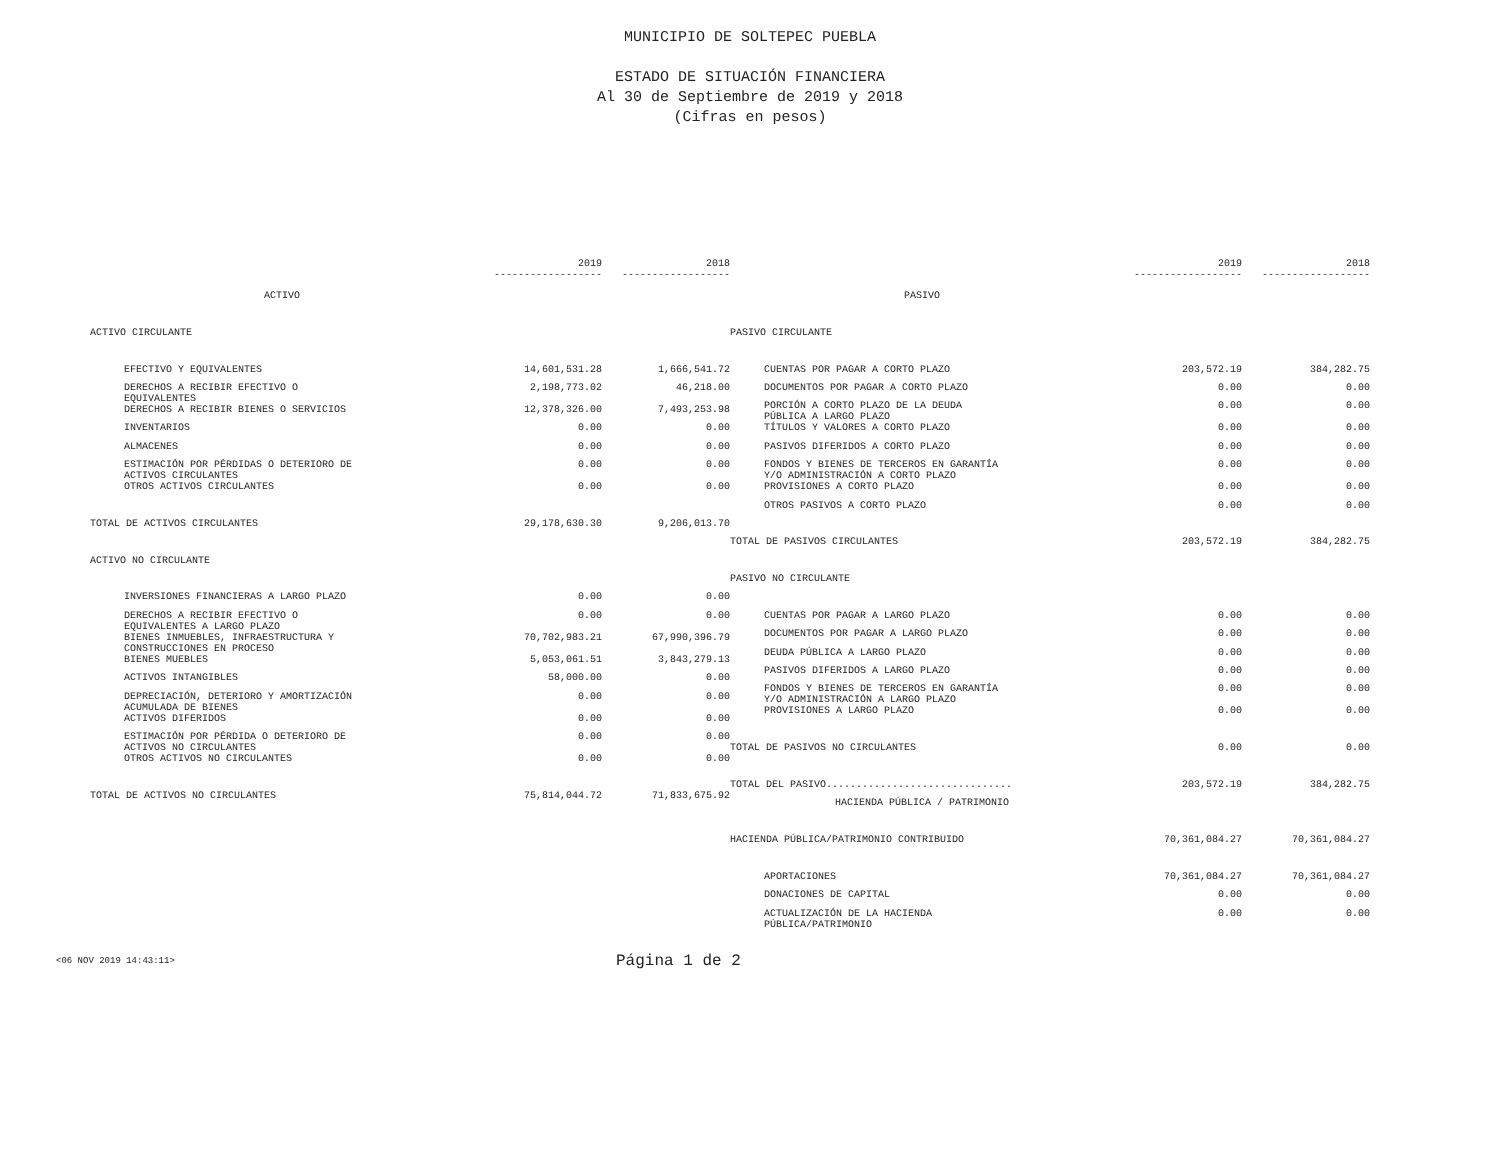MUNICIPIO DE SOLTEPEC PUEBLA
ESTADO DE SITUACIÓN FINANCIERA
Al 30 de Septiembre de 2019 y 2018
(Cifras en pesos)
| | 2019 ------------------ | 2018 ------------------ |
| --- | --- | --- |
| ACTIVO | | |
| ACTIVO CIRCULANTE | | |
| EFECTIVO Y EQUIVALENTES | 14,601,531.28 | 1,666,541.72 |
| DERECHOS A RECIBIR EFECTIVO O EQUIVALENTES | 2,198,773.02 | 46,218.00 |
| DERECHOS A RECIBIR BIENES O SERVICIOS | 12,378,326.00 | 7,493,253.98 |
| INVENTARIOS | 0.00 | 0.00 |
| ALMACENES | 0.00 | 0.00 |
| ESTIMACIÓN POR PÉRDIDAS O DETERIORO DE ACTIVOS CIRCULANTES | 0.00 | 0.00 |
| OTROS ACTIVOS CIRCULANTES | 0.00 | 0.00 |
| TOTAL DE ACTIVOS CIRCULANTES | 29,178,630.30 | 9,206,013.70 |
| ACTIVO NO CIRCULANTE | | |
| INVERSIONES FINANCIERAS A LARGO PLAZO | 0.00 | 0.00 |
| DERECHOS A RECIBIR EFECTIVO O EQUIVALENTES A LARGO PLAZO | 0.00 | 0.00 |
| BIENES INMUEBLES, INFRAESTRUCTURA Y CONSTRUCCIONES EN PROCESO | 70,702,983.21 | 67,990,396.79 |
| BIENES MUEBLES | 5,053,061.51 | 3,843,279.13 |
| ACTIVOS INTANGIBLES | 58,000.00 | 0.00 |
| DEPRECIACIÓN, DETERIORO Y AMORTIZACIÓN ACUMULADA DE BIENES | 0.00 | 0.00 |
| ACTIVOS DIFERIDOS | 0.00 | 0.00 |
| ESTIMACIÓN POR PÉRDIDA O DETERIORO DE ACTIVOS NO CIRCULANTES | 0.00 | 0.00 |
| OTROS ACTIVOS NO CIRCULANTES | 0.00 | 0.00 |
| TOTAL DE ACTIVOS NO CIRCULANTES | 75,814,044.72 | 71,833,675.92 |
| | 2019 ------------------ | 2018 ------------------ |
| --- | --- | --- |
| PASIVO | | |
| PASIVO CIRCULANTE | | |
| CUENTAS POR PAGAR A CORTO PLAZO | 203,572.19 | 384,282.75 |
| DOCUMENTOS POR PAGAR A CORTO PLAZO | 0.00 | 0.00 |
| PORCIÓN A CORTO PLAZO DE LA DEUDA PÚBLICA A LARGO PLAZO | 0.00 | 0.00 |
| TÍTULOS Y VALORES A CORTO PLAZO | 0.00 | 0.00 |
| PASIVOS DIFERIDOS A CORTO PLAZO | 0.00 | 0.00 |
| FONDOS Y BIENES DE TERCEROS EN GARANTÍA Y/O ADMINISTRACIÓN A CORTO PLAZO | 0.00 | 0.00 |
| PROVISIONES A CORTO PLAZO | 0.00 | 0.00 |
| OTROS PASIVOS A CORTO PLAZO | 0.00 | 0.00 |
| TOTAL DE PASIVOS CIRCULANTES | 203,572.19 | 384,282.75 |
| PASIVO NO CIRCULANTE | | |
| CUENTAS POR PAGAR A LARGO PLAZO | 0.00 | 0.00 |
| DOCUMENTOS POR PAGAR A LARGO PLAZO | 0.00 | 0.00 |
| DEUDA PÚBLICA A LARGO PLAZO | 0.00 | 0.00 |
| PASIVOS DIFERIDOS A LARGO PLAZO | 0.00 | 0.00 |
| FONDOS Y BIENES DE TERCEROS EN GARANTÍA Y/O ADMINISTRACIÓN A LARGO PLAZO | 0.00 | 0.00 |
| PROVISIONES A LARGO PLAZO | 0.00 | 0.00 |
| TOTAL DE PASIVOS NO CIRCULANTES | 0.00 | 0.00 |
| TOTAL DEL PASIVO............................... | 203,572.19 | 384,282.75 |
| HACIENDA PÚBLICA / PATRIMONIO | | |
| HACIENDA PÚBLICA/PATRIMONIO CONTRIBUIDO | 70,361,084.27 | 70,361,084.27 |
| APORTACIONES | 70,361,084.27 | 70,361,084.27 |
| DONACIONES DE CAPITAL | 0.00 | 0.00 |
| ACTUALIZACIÓN DE LA HACIENDA PÚBLICA/PATRIMONIO | 0.00 | 0.00 |
<06 NOV 2019 14:43:11>
Página 1 de 2